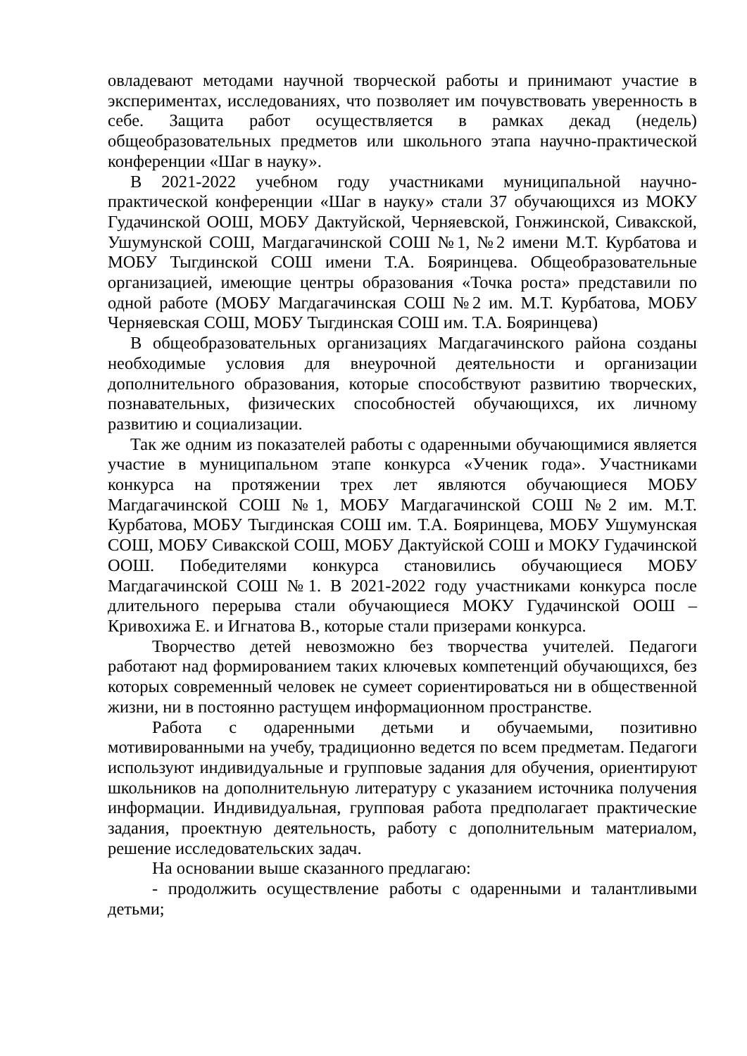овладевают методами научной творческой работы и принимают участие в экспериментах, исследованиях, что позволяет им почувствовать уверенность в себе. Защита работ осуществляется в рамках декад (недель) общеобразовательных предметов или школьного этапа научно-практической конференции «Шаг в науку».
В 2021-2022 учебном году участниками муниципальной научно-практической конференции «Шаг в науку» стали 37 обучающихся из МОКУ Гудачинской ООШ, МОБУ Дактуйской, Черняевской, Гонжинской, Сивакской, Ушумунской СОШ, Магдагачинской СОШ №1, №2 имени М.Т. Курбатова и МОБУ Тыгдинской СОШ имени Т.А. Бояринцева. Общеобразовательные организацией, имеющие центры образования «Точка роста» представили по одной работе (МОБУ Магдагачинская СОШ №2 им. М.Т. Курбатова, МОБУ Черняевская СОШ, МОБУ Тыгдинская СОШ им. Т.А. Бояринцева)
В общеобразовательных организациях Магдагачинского района созданы необходимые условия для внеурочной деятельности и организации дополнительного образования, которые способствуют развитию творческих, познавательных, физических способностей обучающихся, их личному развитию и социализации.
Так же одним из показателей работы с одаренными обучающимися является участие в муниципальном этапе конкурса «Ученик года». Участниками конкурса на протяжении трех лет являются обучающиеся МОБУ Магдагачинской СОШ №1, МОБУ Магдагачинской СОШ №2 им. М.Т. Курбатова, МОБУ Тыгдинская СОШ им. Т.А. Бояринцева, МОБУ Ушумунская СОШ, МОБУ Сивакской СОШ, МОБУ Дактуйской СОШ и МОКУ Гудачинской ООШ. Победителями конкурса становились обучающиеся МОБУ Магдагачинской СОШ №1. В 2021-2022 году участниками конкурса после длительного перерыва стали обучающиеся МОКУ Гудачинской ООШ – Кривохижа Е. и Игнатова В., которые стали призерами конкурса.
Творчество детей невозможно без творчества учителей. Педагоги работают над формированием таких ключевых компетенций обучающихся, без которых современный человек не сумеет сориентироваться ни в общественной жизни, ни в постоянно растущем информационном пространстве.
Работа с одаренными детьми и обучаемыми, позитивно мотивированными на учебу, традиционно ведется по всем предметам. Педагоги используют индивидуальные и групповые задания для обучения, ориентируют школьников на дополнительную литературу с указанием источника получения информации. Индивидуальная, групповая работа предполагает практические задания, проектную деятельность, работу с дополнительным материалом, решение исследовательских задач.
На основании выше сказанного предлагаю:
- продолжить осуществление работы с одаренными и талантливыми детьми;